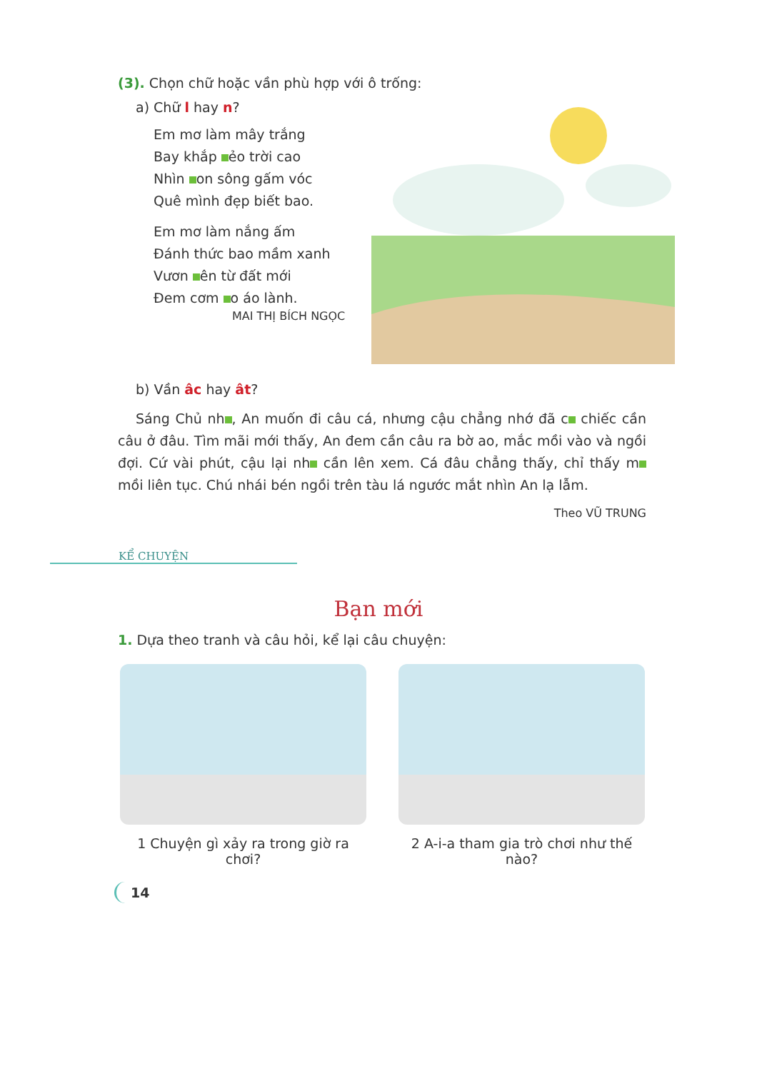(3). Chọn chữ hoặc vần phù hợp với ô trống:
a) Chữ l hay n?
Em mơ làm mây trắng
Bay khắp ẻo trời cao
Nhìn on sông gấm vóc
Quê mình đẹp biết bao.
Em mơ làm nắng ấm
Đánh thức bao mầm xanh
Vươn ên từ đất mới
Đem cơm o áo lành.
MAI THỊ BÍCH NGỌC
b) Vần âc hay ât?
Sáng Chủ nh , An muốn đi câu cá, nhưng cậu chẳng nhớ đã c chiếc cần câu ở đâu. Tìm mãi mới thấy, An đem cần câu ra bờ ao, mắc mồi vào và ngồi đợi. Cứ vài phút, cậu lại nh cần lên xem. Cá đâu chẳng thấy, chỉ thấy m mồi liên tục. Chú nhái bén ngồi trên tàu lá ngước mắt nhìn An lạ lẫm.
Theo VŨ TRUNG
KỂ CHUYỆN
Bạn mới
1. Dựa theo tranh và câu hỏi, kể lại câu chuyện:
1 Chuyện gì xảy ra trong giờ ra chơi?
2 A-i-a tham gia trò chơi như thế nào?
14